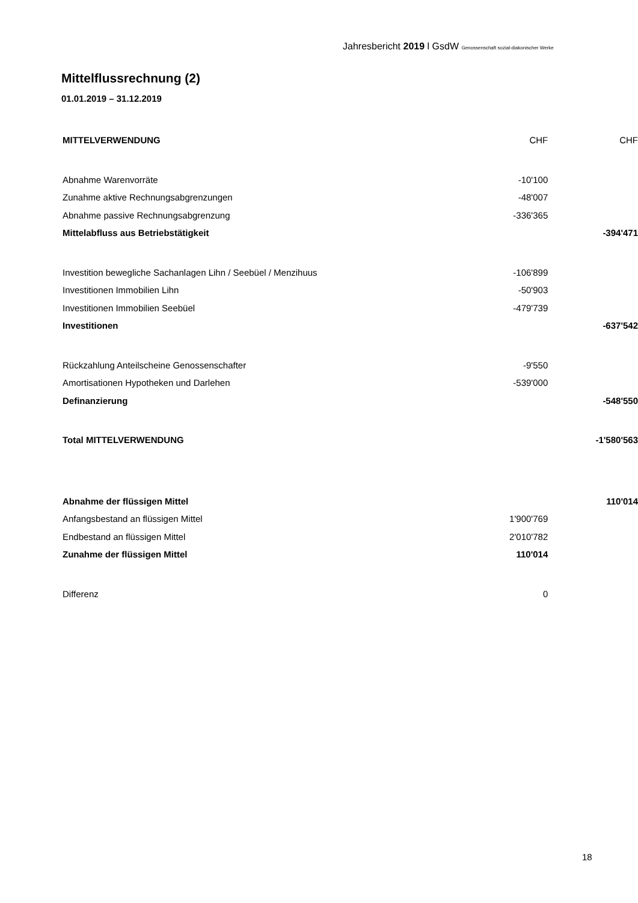Jahresbericht 2019 l GsdW Genossenschaft sozial-diakonischer Werke
Mittelflussrechnung (2)
01.01.2019 – 31.12.2019
| MITTELVERWENDUNG | CHF | CHF |
| --- | --- | --- |
| Abnahme Warenvorräte | -10'100 | |
| Zunahme aktive Rechnungsabgrenzungen | -48'007 | |
| Abnahme passive Rechnungsabgrenzung | -336'365 | |
| Mittelabfluss aus Betriebstätigkeit | | -394'471 |
| Investition bewegliche Sachanlagen Lihn / Seebüel / Menzihuus | -106'899 | |
| Investitionen Immobilien Lihn | -50'903 | |
| Investitionen Immobilien Seebüel | -479'739 | |
| Investitionen | | -637'542 |
| Rückzahlung Anteilscheine Genossenschafter | -9'550 | |
| Amortisationen Hypotheken und Darlehen | -539'000 | |
| Definanzierung | | -548'550 |
| Total MITTELVERWENDUNG | | -1'580'563 |
| Abnahme der flüssigen Mittel | | 110'014 |
| Anfangsbestand an flüssigen Mittel | 1'900'769 | |
| Endbestand an flüssigen Mittel | 2'010'782 | |
| Zunahme der flüssigen Mittel | 110'014 | |
| Differenz | 0 | |
18